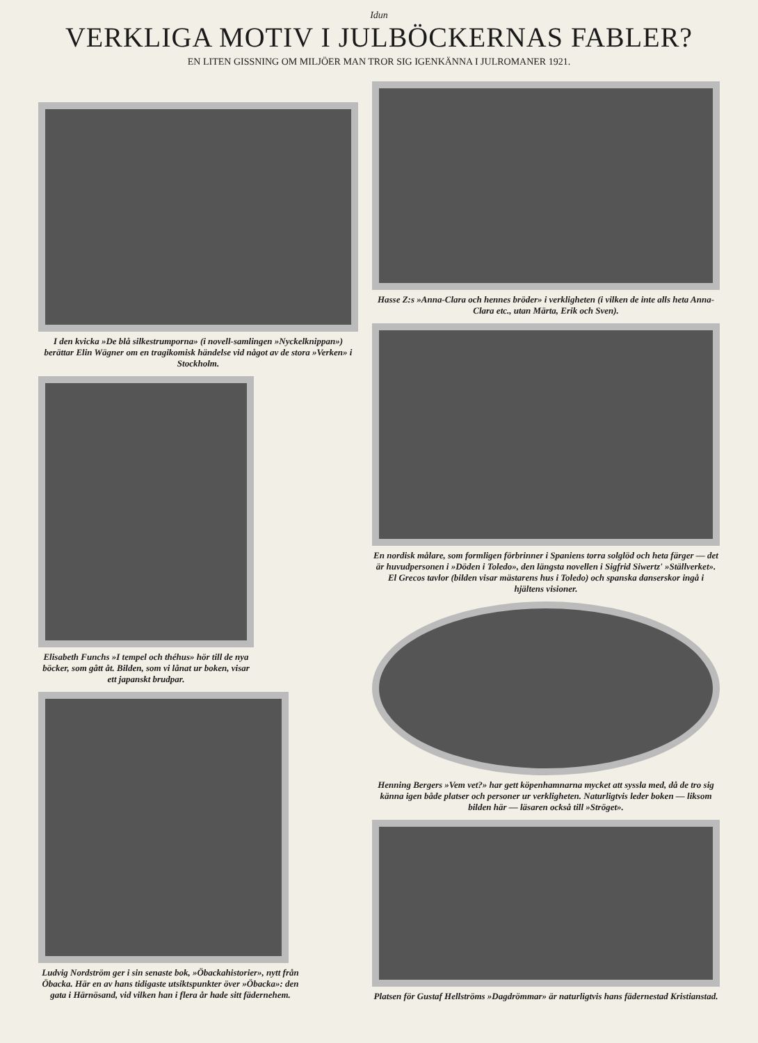Idun
VERKLIGA MOTIV I JULBÖCKERNAS FABLER?
EN LITEN GISSNING OM MILJÖER MAN TROR SIG IGENKÄNNA I JULROMANER 1921.
I den kvicka »De blå silkestrumporna» (i novell-samlingen »Nyckelknippan») berättar Elin Wägner om en tragikomisk händelse vid något av de stora »Verken» i Stockholm.
Elisabeth Funchs »I tempel och théhus» hör till de nya böcker, som gått åt. Bilden, som vi lånat ur boken, visar ett japanskt brudpar.
Ludvig Nordström ger i sin senaste bok, »Öbackahistorier», nytt från Öbacka. Här en av hans tidigaste utsiktspunkter över »Öbacka»: den gata i Härnösand, vid vilken han i flera år hade sitt fädernehem.
Hasse Z:s »Anna-Clara och hennes bröder» i verkligheten (i vilken de inte alls heta Anna-Clara etc., utan Märta, Erik och Sven).
En nordisk målare, som formligen förbrinner i Spaniens torra solglöd och heta färger — det är huvudpersonen i »Döden i Toledo», den längsta novellen i Sigfrid Siwertz' »Ställverket». El Grecos tavlor (bilden visar mästarens hus i Toledo) och spanska danserskor ingå i hjältens visioner.
Henning Bergers »Vem vet?» har gett köpenhamnarna mycket att syssla med, då de tro sig känna igen både platser och personer ur verkligheten. Naturligtvis leder boken — liksom bilden här — läsaren också till »Ströget».
Platsen för Gustaf Hellströms »Dagdrömmar» är naturligtvis hans fädernestad Kristianstad.